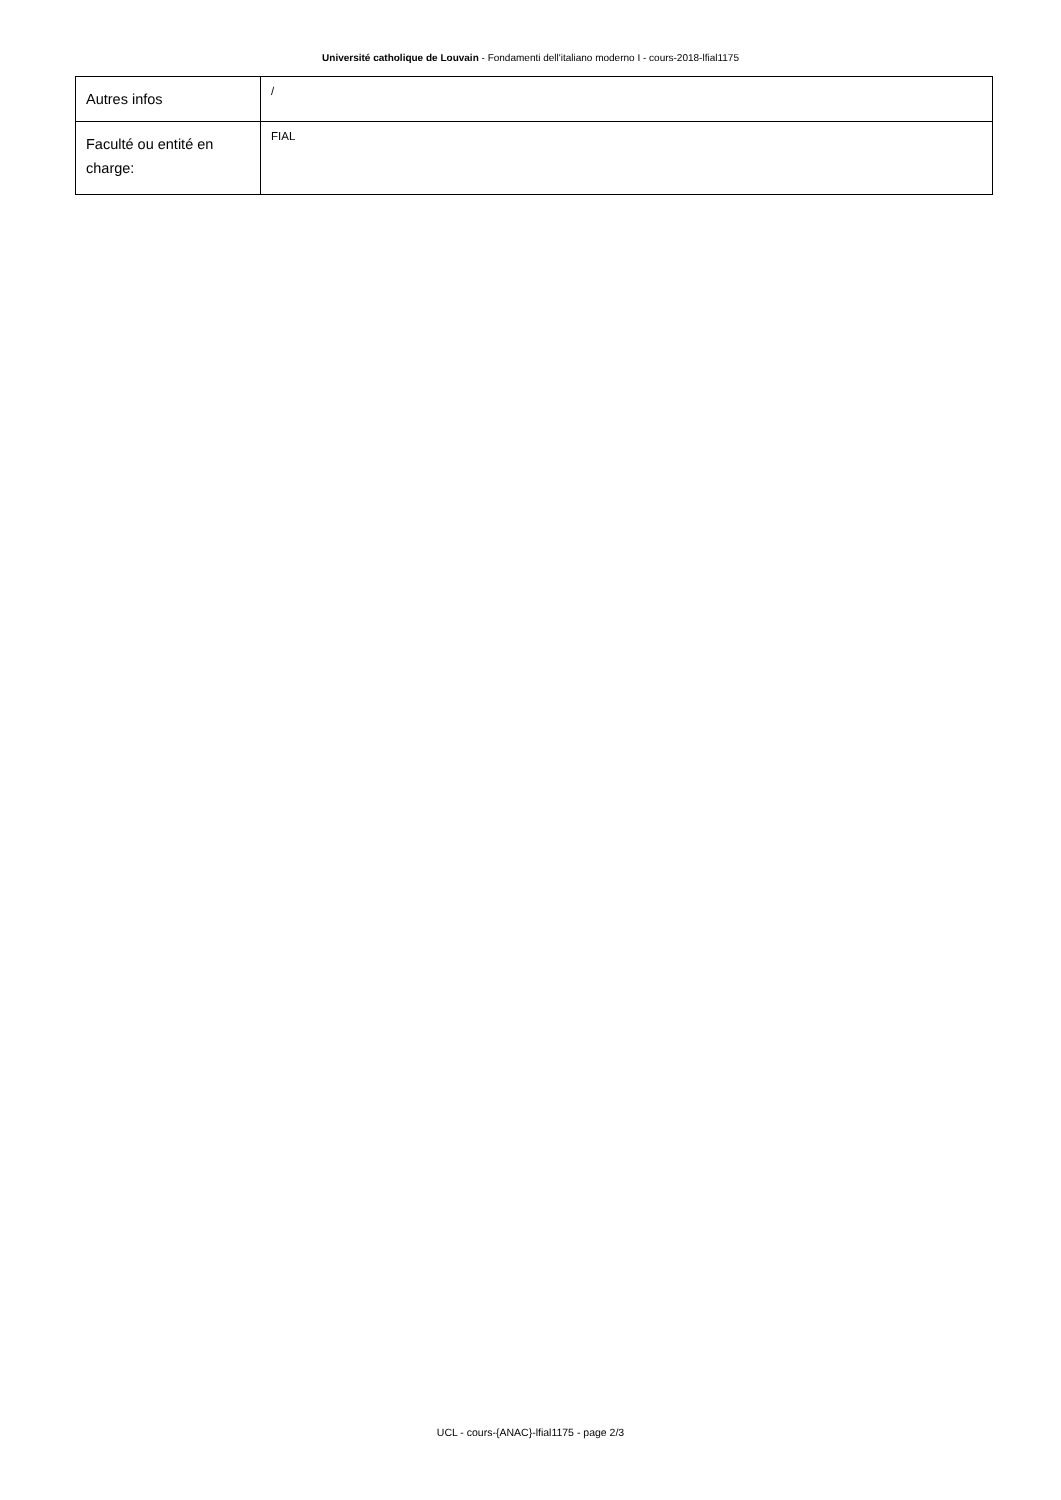Université catholique de Louvain - Fondamenti dell'italiano moderno I - cours-2018-lfial1175
| Autres infos | / |
| Faculté ou entité en charge: | FIAL |
UCL - cours-{ANAC}-lfial1175 - page 2/3